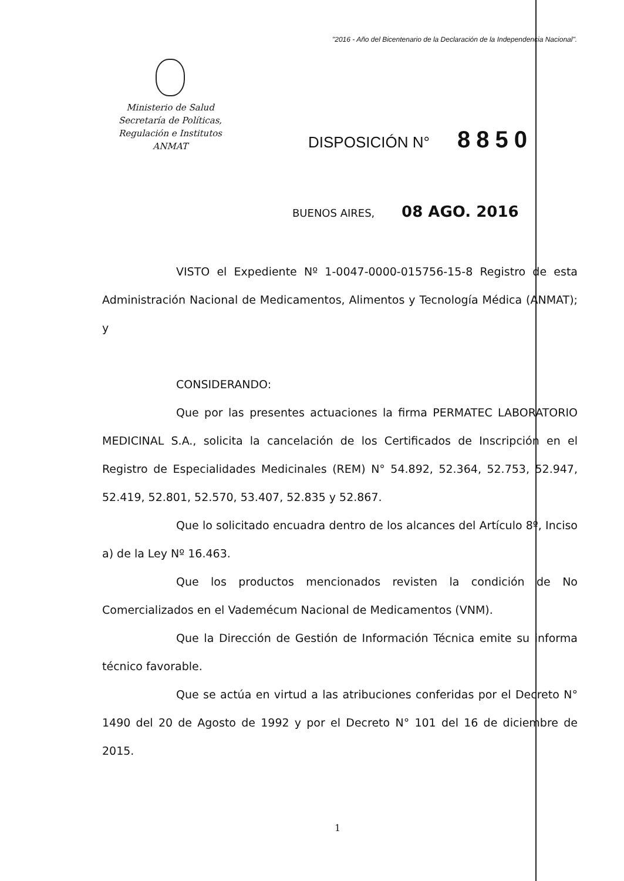"2016 - Año del Bicentenario de la Declaración de la Independencia Nacional".
Ministerio de Salud
Secretaría de Políticas,
Regulación e Institutos
ANMAT
DISPOSICIÓN N° 8850
BUENOS AIRES, 08 AGO. 2016
VISTO el Expediente Nº 1-0047-0000-015756-15-8 Registro de esta Administración Nacional de Medicamentos, Alimentos y Tecnología Médica (ANMAT); y
CONSIDERANDO:
Que por las presentes actuaciones la firma PERMATEC LABORATORIO MEDICINAL S.A., solicita la cancelación de los Certificados de Inscripción en el Registro de Especialidades Medicinales (REM) N° 54.892, 52.364, 52.753, 52.947, 52.419, 52.801, 52.570, 53.407, 52.835 y 52.867.
Que lo solicitado encuadra dentro de los alcances del Artículo 8º, Inciso a) de la Ley Nº 16.463.
Que los productos mencionados revisten la condición de No Comercializados en el Vademécum Nacional de Medicamentos (VNM).
Que la Dirección de Gestión de Información Técnica emite su informa técnico favorable.
Que se actúa en virtud a las atribuciones conferidas por el Decreto N° 1490 del 20 de Agosto de 1992 y por el Decreto N° 101 del 16 de diciembre de 2015.
1